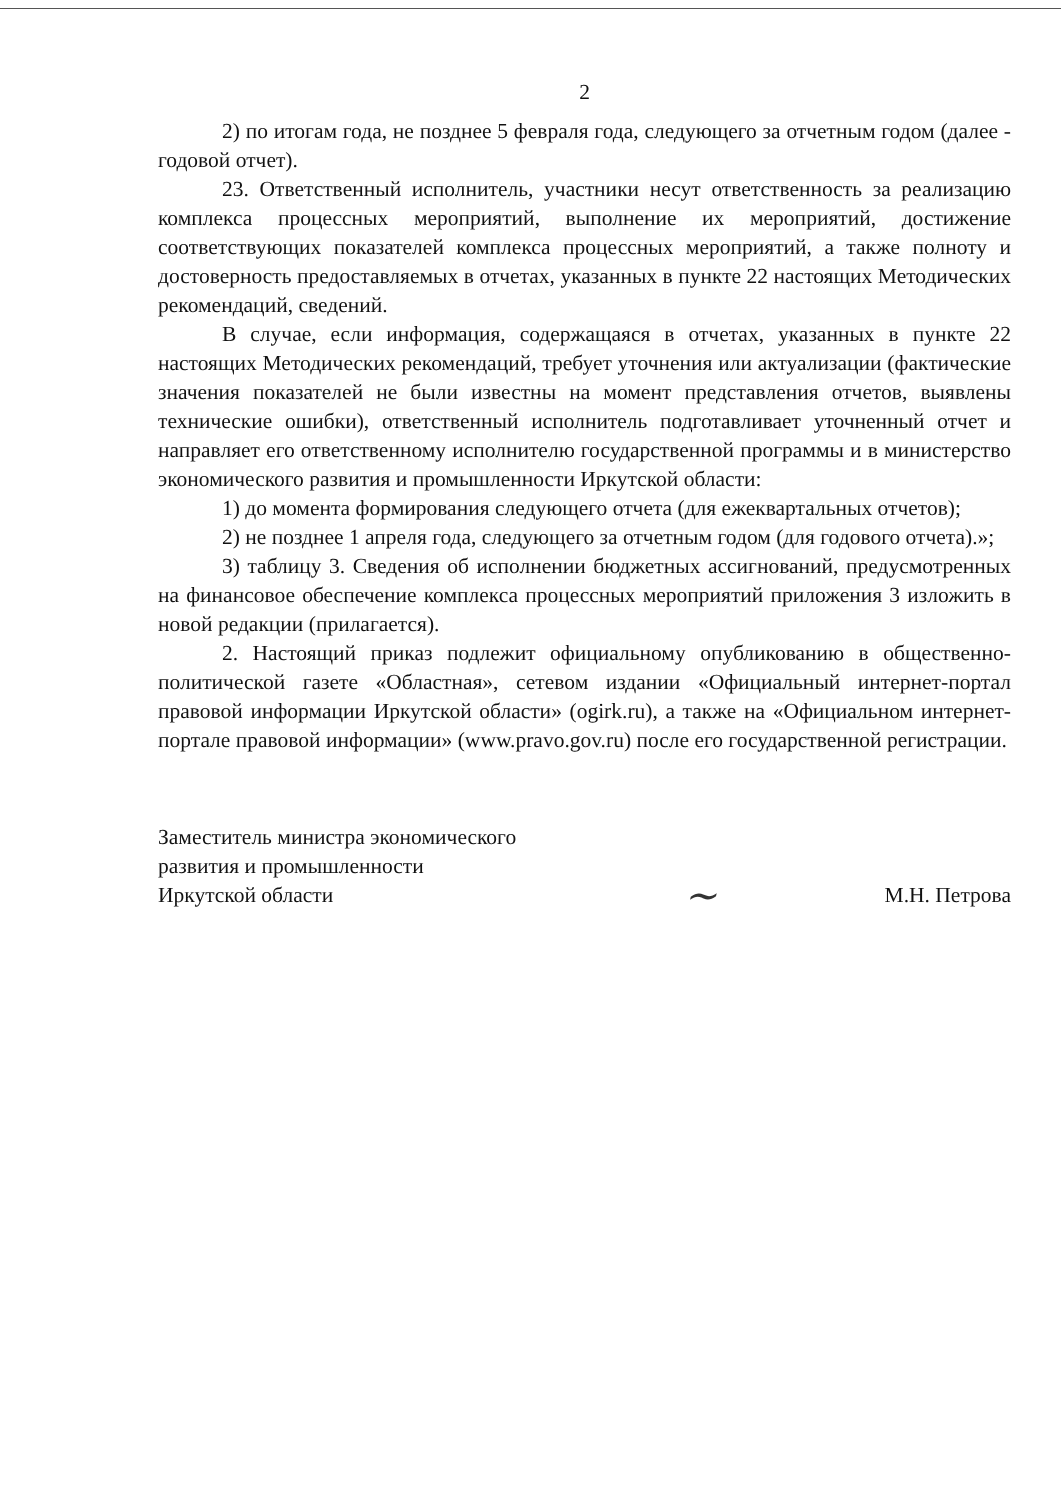2
2) по итогам года, не позднее 5 февраля года, следующего за отчетным годом (далее - годовой отчет).
23. Ответственный исполнитель, участники несут ответственность за реализацию комплекса процессных мероприятий, выполнение их мероприятий, достижение соответствующих показателей комплекса процессных мероприятий, а также полноту и достоверность предоставляемых в отчетах, указанных в пункте 22 настоящих Методических рекомендаций, сведений.
В случае, если информация, содержащаяся в отчетах, указанных в пункте 22 настоящих Методических рекомендаций, требует уточнения или актуализации (фактические значения показателей не были известны на момент представления отчетов, выявлены технические ошибки), ответственный исполнитель подготавливает уточненный отчет и направляет его ответственному исполнителю государственной программы и в министерство экономического развития и промышленности Иркутской области:
1) до момента формирования следующего отчета (для ежеквартальных отчетов);
2) не позднее 1 апреля года, следующего за отчетным годом (для годового отчета).»;
3) таблицу 3. Сведения об исполнении бюджетных ассигнований, предусмотренных на финансовое обеспечение комплекса процессных мероприятий приложения 3 изложить в новой редакции (прилагается).
2. Настоящий приказ подлежит официальному опубликованию в общественно-политической газете «Областная», сетевом издании «Официальный интернет-портал правовой информации Иркутской области» (ogirk.ru), а также на «Официальном интернет-портале правовой информации» (www.pravo.gov.ru) после его государственной регистрации.
Заместитель министра экономического
развития и промышленности
Иркутской области
~
М.Н. Петрова